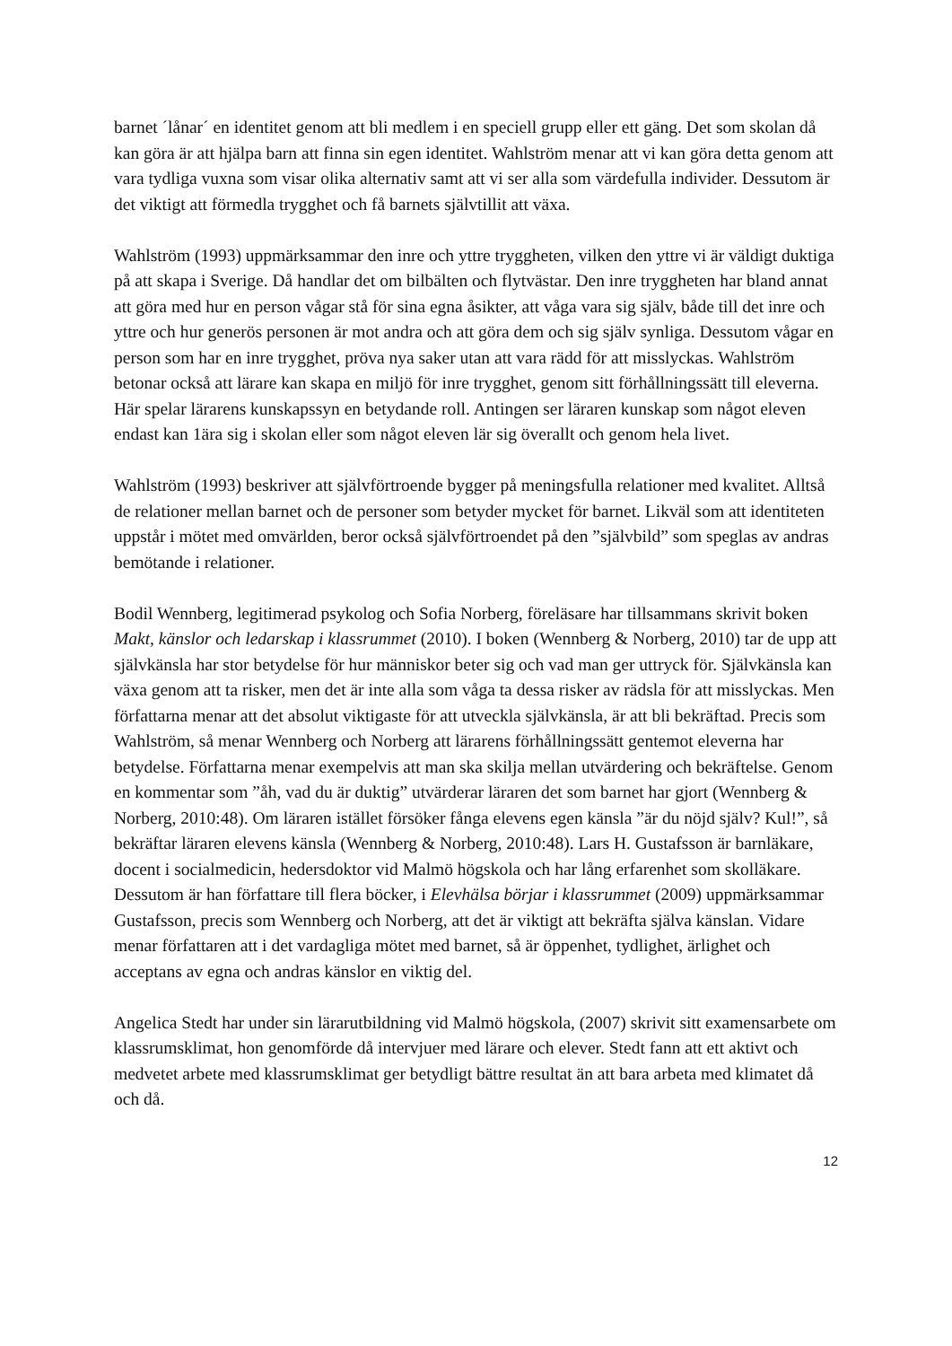barnet ´lånar´ en identitet genom att bli medlem i en speciell grupp eller ett gäng. Det som skolan då kan göra är att hjälpa barn att finna sin egen identitet. Wahlström menar att vi kan göra detta genom att vara tydliga vuxna som visar olika alternativ samt att vi ser alla som värdefulla individer. Dessutom är det viktigt att förmedla trygghet och få barnets självtillit att växa.
Wahlström (1993) uppmärksammar den inre och yttre tryggheten, vilken den yttre vi är väldigt duktiga på att skapa i Sverige. Då handlar det om bilbälten och flytvästar. Den inre tryggheten har bland annat att göra med hur en person vågar stå för sina egna åsikter, att våga vara sig själv, både till det inre och yttre och hur generös personen är mot andra och att göra dem och sig själv synliga. Dessutom vågar en person som har en inre trygghet, pröva nya saker utan att vara rädd för att misslyckas. Wahlström betonar också att lärare kan skapa en miljö för inre trygghet, genom sitt förhållningssätt till eleverna. Här spelar lärarens kunskapssyn en betydande roll. Antingen ser läraren kunskap som något eleven endast kan 1ära sig i skolan eller som något eleven lär sig överallt och genom hela livet.
Wahlström (1993) beskriver att självförtroende bygger på meningsfulla relationer med kvalitet. Alltså de relationer mellan barnet och de personer som betyder mycket för barnet. Likväl som att identiteten uppstår i mötet med omvärlden, beror också självförtroendet på den ”självbild” som speglas av andras bemötande i relationer.
Bodil Wennberg, legitimerad psykolog och Sofia Norberg, föreläsare har tillsammans skrivit boken Makt, känslor och ledarskap i klassrummet (2010). I boken (Wennberg & Norberg, 2010) tar de upp att självkänsla har stor betydelse för hur människor beter sig och vad man ger uttryck för. Självkänsla kan växa genom att ta risker, men det är inte alla som våga ta dessa risker av rädsla för att misslyckas. Men författarna menar att det absolut viktigaste för att utveckla självkänsla, är att bli bekräftad. Precis som Wahlström, så menar Wennberg och Norberg att lärarens förhållningssätt gentemot eleverna har betydelse. Författarna menar exempelvis att man ska skilja mellan utvärdering och bekräftelse. Genom en kommentar som ”åh, vad du är duktig” utvärderar läraren det som barnet har gjort (Wennberg & Norberg, 2010:48). Om läraren istället försöker fånga elevens egen känsla ”är du nöjd själv? Kul!”, så bekräftar läraren elevens känsla (Wennberg & Norberg, 2010:48). Lars H. Gustafsson är barnläkare, docent i socialmedicin, hedersdoktor vid Malmö högskola och har lång erfarenhet som skolläkare. Dessutom är han författare till flera böcker, i Elevhälsa börjar i klassrummet (2009) uppmärksammar Gustafsson, precis som Wennberg och Norberg, att det är viktigt att bekräfta själva känslan. Vidare menar författaren att i det vardagliga mötet med barnet, så är öppenhet, tydlighet, ärlighet och acceptans av egna och andras känslor en viktig del.
Angelica Stedt har under sin lärarutbildning vid Malmö högskola, (2007) skrivit sitt examensarbete om klassrumsklimat, hon genomförde då intervjuer med lärare och elever. Stedt fann att ett aktivt och medvetet arbete med klassrumsklimat ger betydligt bättre resultat än att bara arbeta med klimatet då och då.
12